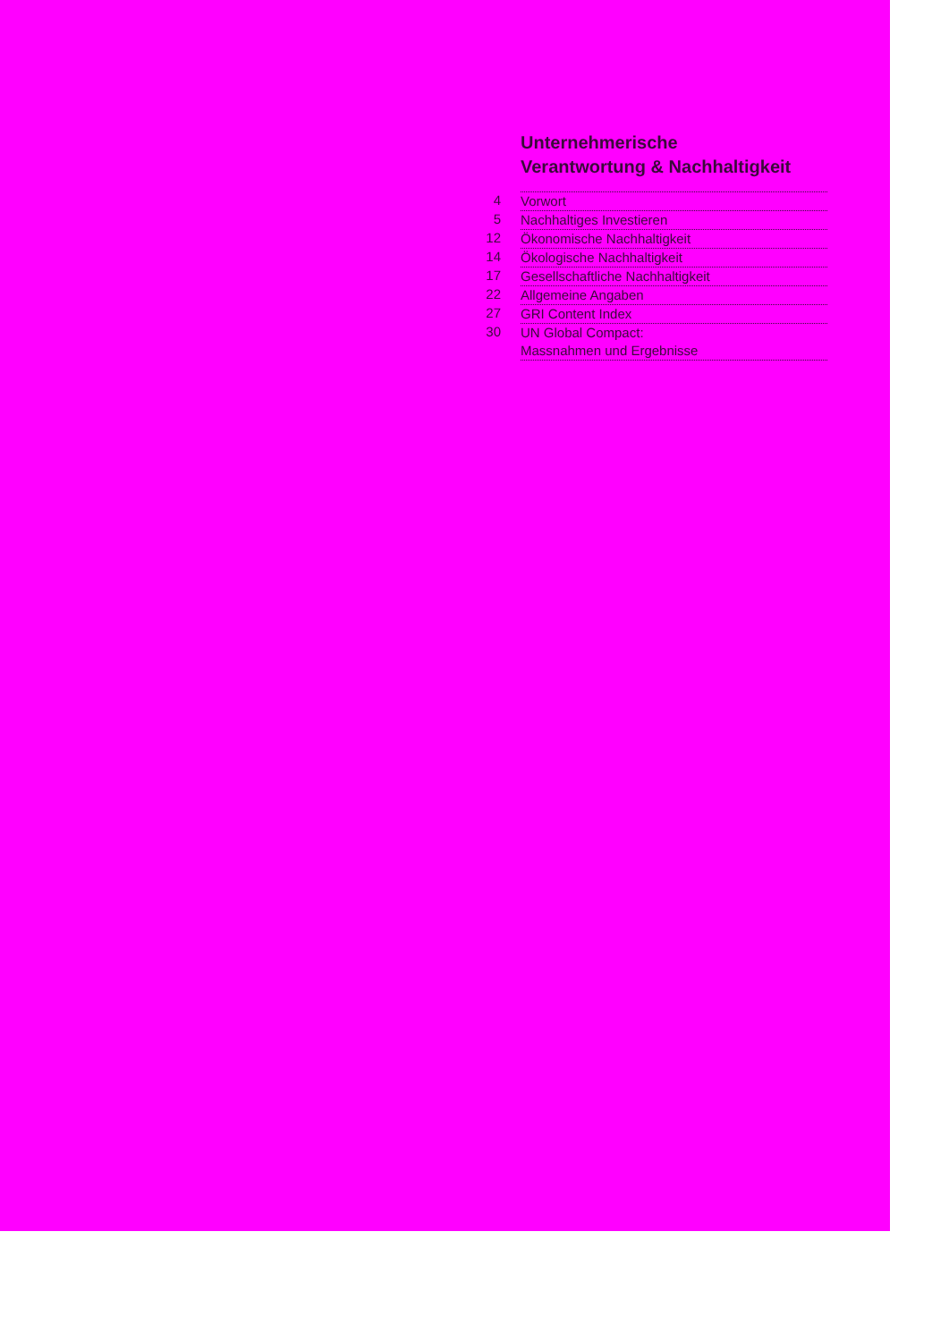Unternehmerische
Verantwortung & Nachhaltigkeit
4 Vorwort
5 Nachhaltiges Investieren
12 Ökonomische Nachhaltigkeit
14 Ökologische Nachhaltigkeit
17 Gesellschaftliche Nachhaltigkeit
22 Allgemeine Angaben
27 GRI Content Index
30 UN Global Compact:
Massnahmen und Ergebnisse